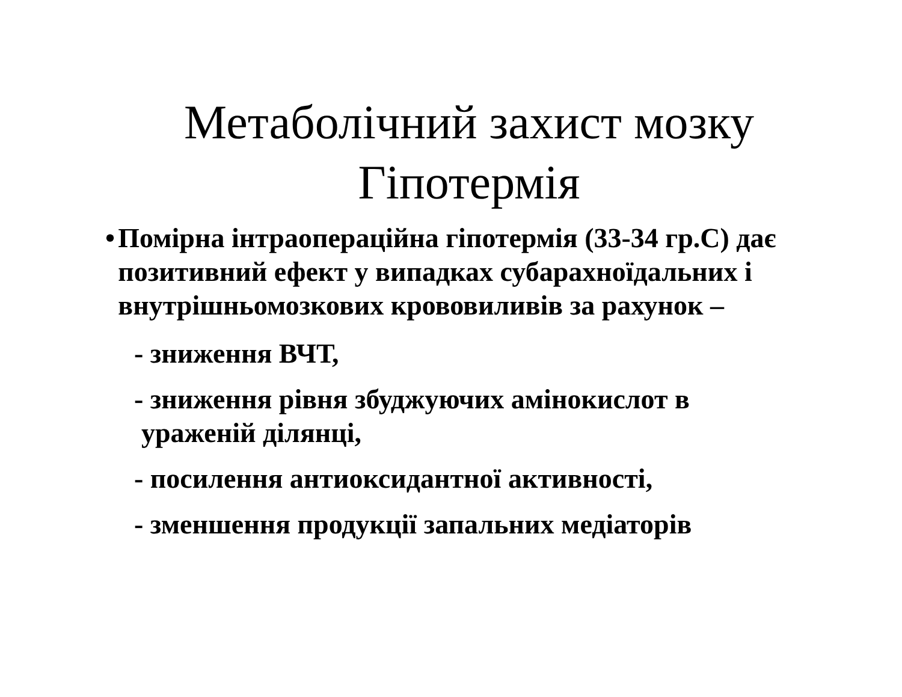Метаболічний захист мозку
Гіпотермія
• Помірна інтраопераційна гіпотермія (33-34 гр.С) дає позитивний ефект у випадках субарахноїдальних і внутрішньомозкових крововиливів за рахунок –
- зниження ВЧТ,
- зниження рівня збуджуючих амінокислот в
ураженій ділянці,
- посилення антиоксидантної активності,
- зменшення продукції запальних медіаторів